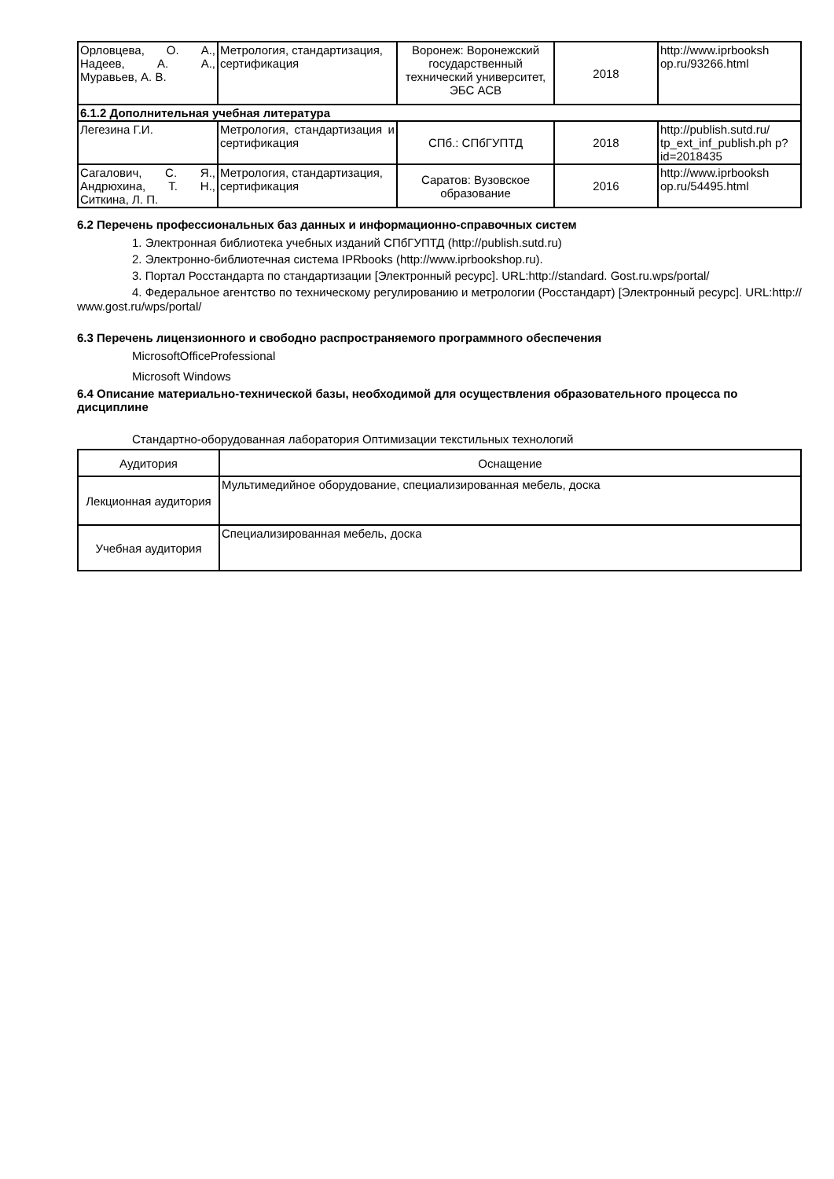| Орловцева, О. А., Надеев, А. А., Муравьев, А. В. | Метрология, стандартизация, сертификация | Воронеж: Воронежский государственный технический университет, ЭБС АСВ | 2018 | http://www.iprbooksh op.ru/93266.html |
| 6.1.2 Дополнительная учебная литература | | | | |
| Легезина Г.И. | Метрология, стандартизация и сертификация | СПб.: СПбГУПТД | 2018 | http://publish.sutd.ru/ tp_ext_inf_publish.ph p?id=2018435 |
| Сагалович, С. Я., Андрюхина, Т. Н., Ситкина, Л. П. | Метрология, стандартизация, сертификация | Саратов: Вузовское образование | 2016 | http://www.iprbooksh op.ru/54495.html |
6.2 Перечень профессиональных баз данных и информационно-справочных систем
1. Электронная библиотека учебных изданий СПбГУПТД (http://publish.sutd.ru)
2. Электронно-библиотечная система IPRbooks (http://www.iprbookshop.ru).
3. Портал Росстандарта по стандартизации [Электронный ресурс]. URL:http://standard. Gost.ru.wps/portal/
4. Федеральное агентство по техническому регулированию и метрологии (Росстандарт) [Электронный ресурс]. URL:http:// www.gost.ru/wps/portal/
6.3 Перечень лицензионного и свободно распространяемого программного обеспечения
MicrosoftOfficeProfessional
Microsoft Windows
6.4 Описание материально-технической базы, необходимой для осуществления образовательного процесса по дисциплине
Стандартно-оборудованная лаборатория Оптимизации текстильных технологий
| Аудитория | Оснащение |
| --- | --- |
| Лекционная аудитория | Мультимедийное оборудование, специализированная мебель, доска |
| Учебная аудитория | Специализированная мебель, доска |